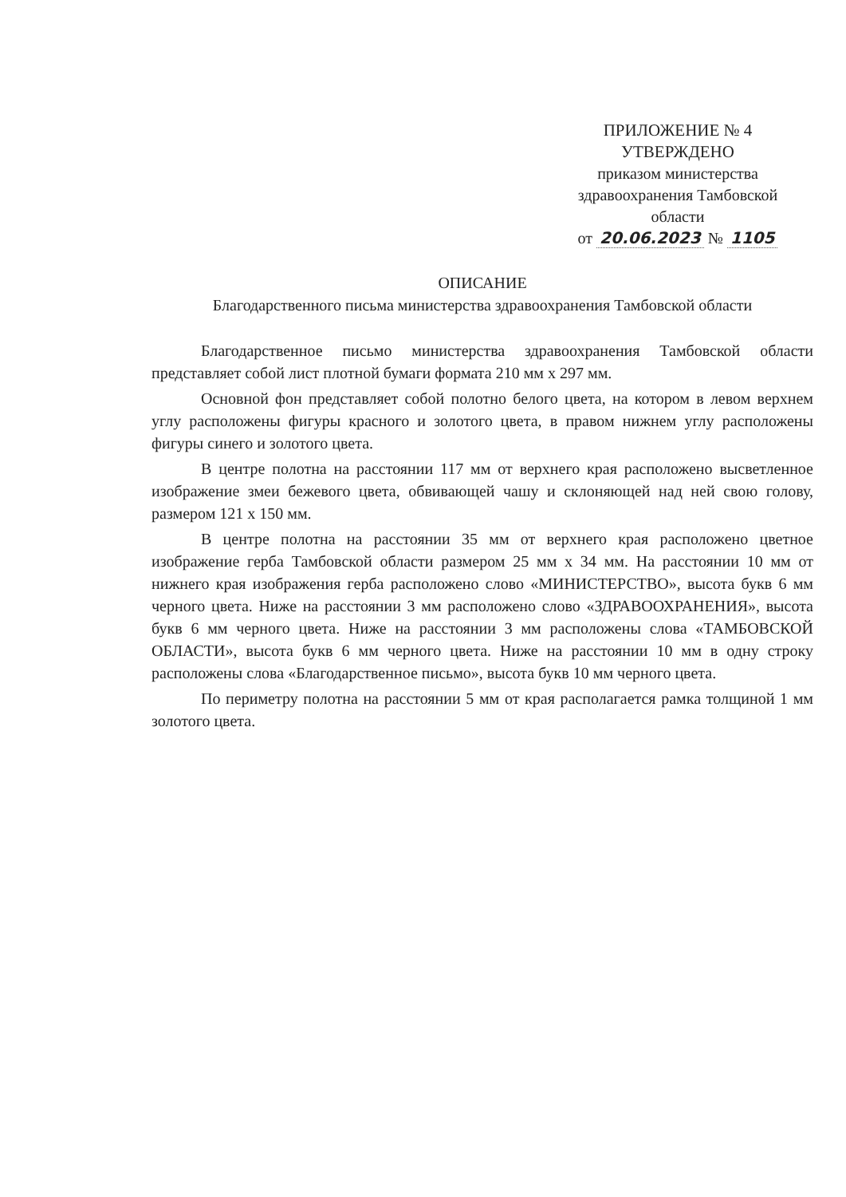ПРИЛОЖЕНИЕ № 4
УТВЕРЖДЕНО
приказом министерства
здравоохранения Тамбовской
области
от 20.06.2023 № 1105
ОПИСАНИЕ
Благодарственного письма министерства здравоохранения Тамбовской области
Благодарственное письмо министерства здравоохранения Тамбовской области представляет собой лист плотной бумаги формата 210 мм х 297 мм.
Основной фон представляет собой полотно белого цвета, на котором в левом верхнем углу расположены фигуры красного и золотого цвета, в правом нижнем углу расположены фигуры синего и золотого цвета.
В центре полотна на расстоянии 117 мм от верхнего края расположено высветленное изображение змеи бежевого цвета, обвивающей чашу и склоняющей над ней свою голову, размером 121 х 150 мм.
В центре полотна на расстоянии 35 мм от верхнего края расположено цветное изображение герба Тамбовской области размером 25 мм х 34 мм. На расстоянии 10 мм от нижнего края изображения герба расположено слово «МИНИСТЕРСТВО», высота букв 6 мм черного цвета. Ниже на расстоянии 3 мм расположено слово «ЗДРАВООХРАНЕНИЯ», высота букв 6 мм черного цвета. Ниже на расстоянии 3 мм расположены слова «ТАМБОВСКОЙ ОБЛАСТИ», высота букв 6 мм черного цвета. Ниже на расстоянии 10 мм в одну строку расположены слова «Благодарственное письмо», высота букв 10 мм черного цвета.
По периметру полотна на расстоянии 5 мм от края располагается рамка толщиной 1 мм золотого цвета.